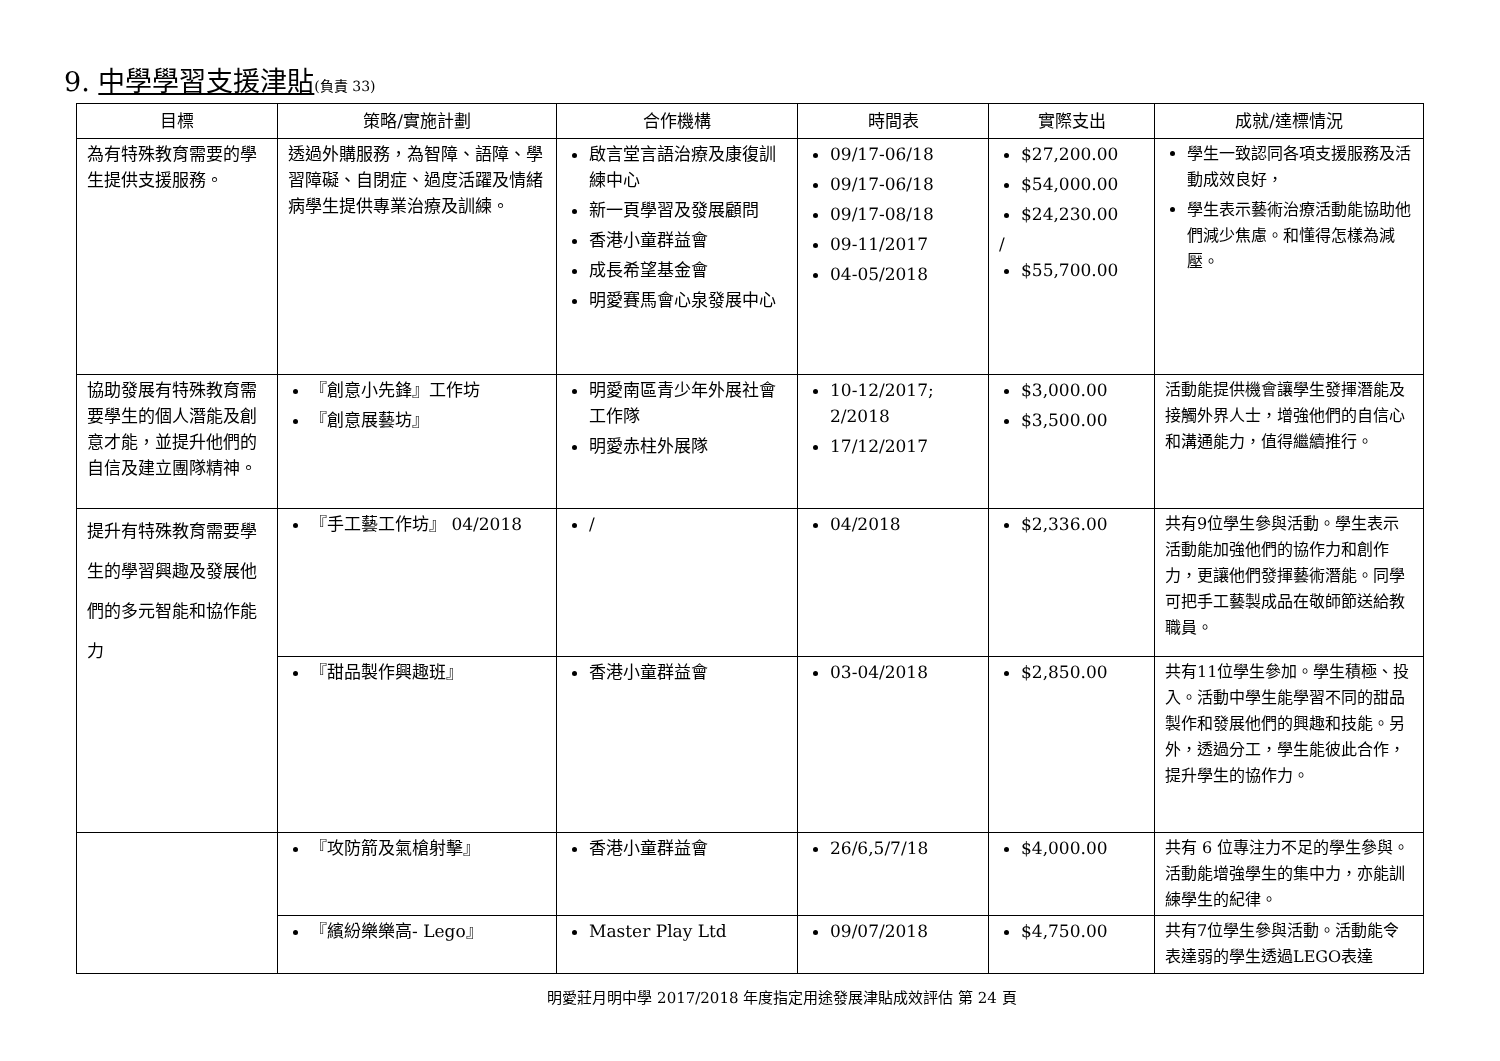9. 中學學習支援津貼(負責 33)
| 目標 | 策略/實施計劃 | 合作機構 | 時間表 | 實際支出 | 成就/達標情況 |
| --- | --- | --- | --- | --- | --- |
| 為有特殊教育需要的學生提供支援服務。 | 透過外購服務，為智障、語障、學習障礙、自閉症、過度活躍及情緒病學生提供專業治療及訓練。 | 啟言堂言語治療及康復訓練中心 新一頁學習及發展顧問 香港小童群益會 成長希望基金會 明愛賽馬會心泉發展中心 | 09/17-06/18 09/17-06/18 09/17-08/18 09-11/2017 04-05/2018 | $27,200.00 $54,000.00 $24,230.00 / $55,700.00 | 學生一致認同各項支援服務及活動成效良好， 學生表示藝術治療活動能協助他們減少焦慮。和懂得怎樣為減壓。 |
| 協助發展有特殊教育需要學生的個人潛能及創意才能，並提升他們的自信及建立團隊精神。 | 『創意小先鋒』工作坊 『創意展藝坊』 | 明愛南區青少年外展社會工作隊 明愛赤柱外展隊 | 10-12/2017; 2/2018 17/12/2017 | $3,000.00 $3,500.00 | 活動能提供機會讓學生發揮潛能及接觸外界人士，增強他們的自信心和溝通能力，值得繼續推行。 |
| 提升有特殊教育需要學生的學習興趣及發展他們的多元智能和協作能力 | 『手工藝工作坊』 04/2018 | / | 04/2018 | $2,336.00 | 共有9位學生參與活動。學生表示活動能加強他們的協作力和創作力，更讓他們發揮藝術潛能。同學可把手工藝製成品在敬師節送給教職員。 |
| | 『甜品製作興趣班』 | 香港小童群益會 | 03-04/2018 | $2,850.00 | 共有11位學生參加。學生積極、投入。活動中學生能學習不同的甜品製作和發展他們的興趣和技能。另外，透過分工，學生能彼此合作，提升學生的協作力。 |
| | 『攻防箭及氣槍射擊』 | 香港小童群益會 | 26/6,5/7/18 | $4,000.00 | 共有 6 位專注力不足的學生參與。活動能增強學生的集中力，亦能訓練學生的紀律。 |
| | 『繽紛樂樂高- Lego』 | Master Play Ltd | 09/07/2018 | $4,750.00 | 共有7位學生參與活動。活動能令表達弱的學生透過LEGO表達 |
明愛莊月明中學 2017/2018 年度指定用途發展津貼成效評估 第 24 頁